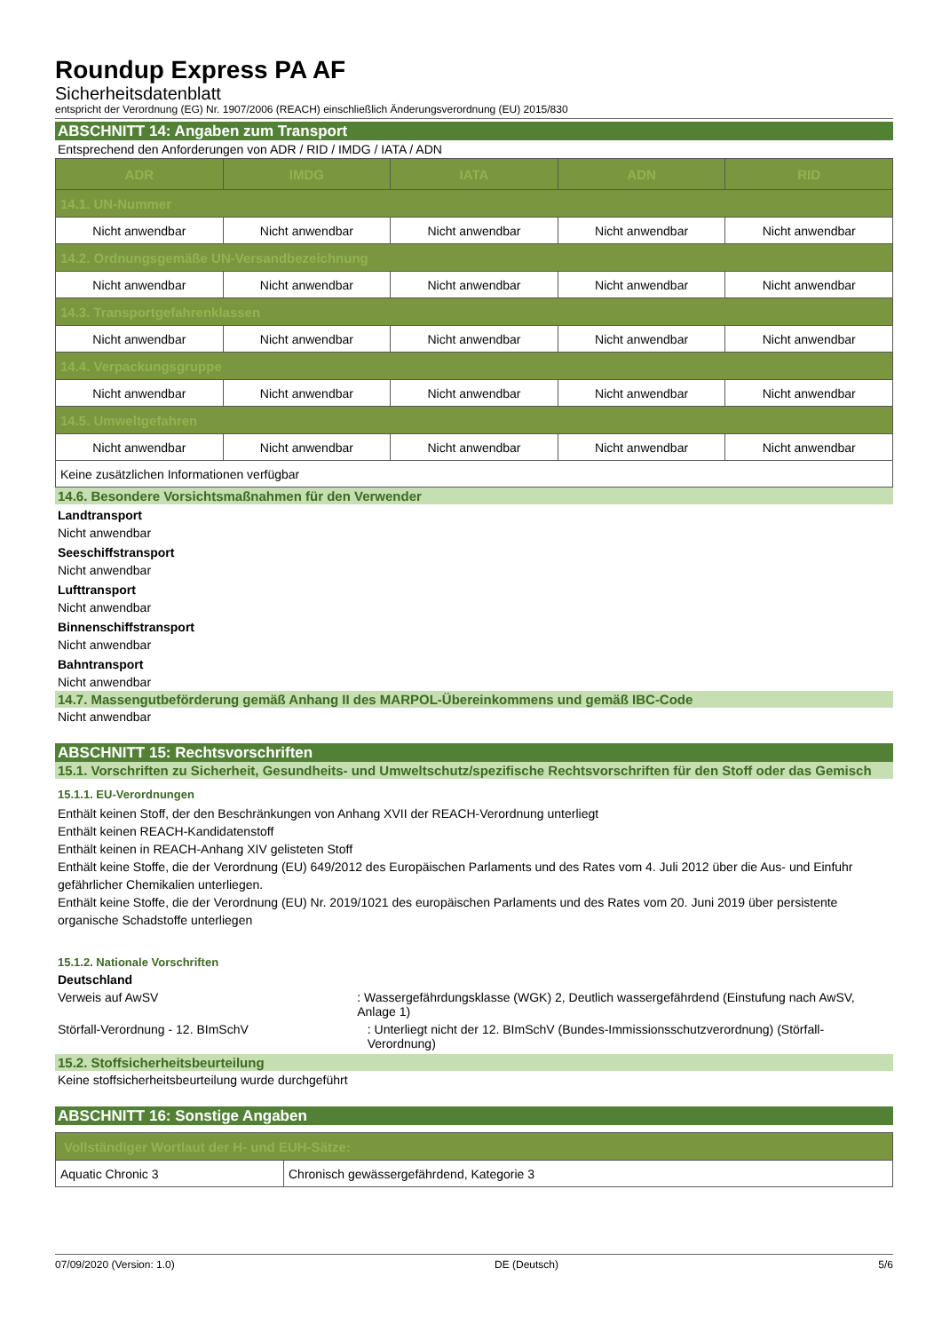Roundup Express PA AF
Sicherheitsdatenblatt
entspricht der Verordnung (EG) Nr. 1907/2006 (REACH) einschließlich Änderungsverordnung (EU) 2015/830
ABSCHNITT 14: Angaben zum Transport
Entsprechend den Anforderungen von ADR / RID / IMDG / IATA / ADN
| ADR | IMDG | IATA | ADN | RID |
| --- | --- | --- | --- | --- |
| 14.1. UN-Nummer | | | | |
| Nicht anwendbar | Nicht anwendbar | Nicht anwendbar | Nicht anwendbar | Nicht anwendbar |
| 14.2. Ordnungsgemäße UN-Versandbezeichnung | | | | |
| Nicht anwendbar | Nicht anwendbar | Nicht anwendbar | Nicht anwendbar | Nicht anwendbar |
| 14.3. Transportgefahrenklassen | | | | |
| Nicht anwendbar | Nicht anwendbar | Nicht anwendbar | Nicht anwendbar | Nicht anwendbar |
| 14.4. Verpackungsgruppe | | | | |
| Nicht anwendbar | Nicht anwendbar | Nicht anwendbar | Nicht anwendbar | Nicht anwendbar |
| 14.5. Umweltgefahren | | | | |
| Nicht anwendbar | Nicht anwendbar | Nicht anwendbar | Nicht anwendbar | Nicht anwendbar |
| Keine zusätzlichen Informationen verfügbar | | | | |
14.6. Besondere Vorsichtsmaßnahmen für den Verwender
Landtransport
Nicht anwendbar
Seeschiffstransport
Nicht anwendbar
Lufttransport
Nicht anwendbar
Binnenschiffstransport
Nicht anwendbar
Bahntransport
Nicht anwendbar
14.7. Massengutbeförderung gemäß Anhang II des MARPOL-Übereinkommens und gemäß IBC-Code
Nicht anwendbar
ABSCHNITT 15: Rechtsvorschriften
15.1. Vorschriften zu Sicherheit, Gesundheits- und Umweltschutz/spezifische Rechtsvorschriften für den Stoff oder das Gemisch
15.1.1. EU-Verordnungen
Enthält keinen Stoff, der den Beschränkungen von Anhang XVII der REACH-Verordnung unterliegt
Enthält keinen REACH-Kandidatenstoff
Enthält keinen in REACH-Anhang XIV gelisteten Stoff
Enthält keine Stoffe, die der Verordnung (EU) 649/2012 des Europäischen Parlaments und des Rates vom 4. Juli 2012 über die Aus- und Einfuhr gefährlicher Chemikalien unterliegen.
Enthält keine Stoffe, die der Verordnung (EU) Nr. 2019/1021 des europäischen Parlaments und des Rates vom 20. Juni 2019 über persistente organische Schadstoffe unterliegen
15.1.2. Nationale Vorschriften
Deutschland
Verweis auf AwSV : Wassergefährdungsklasse (WGK) 2, Deutlich wassergefährdend (Einstufung nach AwSV, Anlage 1)
Störfall-Verordnung - 12. BImSchV : Unterliegt nicht der 12. BImSchV (Bundes-Immissionsschutzverordnung) (Störfall-Verordnung)
15.2. Stoffsicherheitsbeurteilung
Keine stoffsicherheitsbeurteilung wurde durchgeführt
ABSCHNITT 16: Sonstige Angaben
| Vollständiger Wortlaut der H- und EUH-Sätze: | |
| Aquatic Chronic 3 | Chronisch gewässergefährdend, Kategorie 3 |
07/09/2020 (Version: 1.0) DE (Deutsch) 5/6